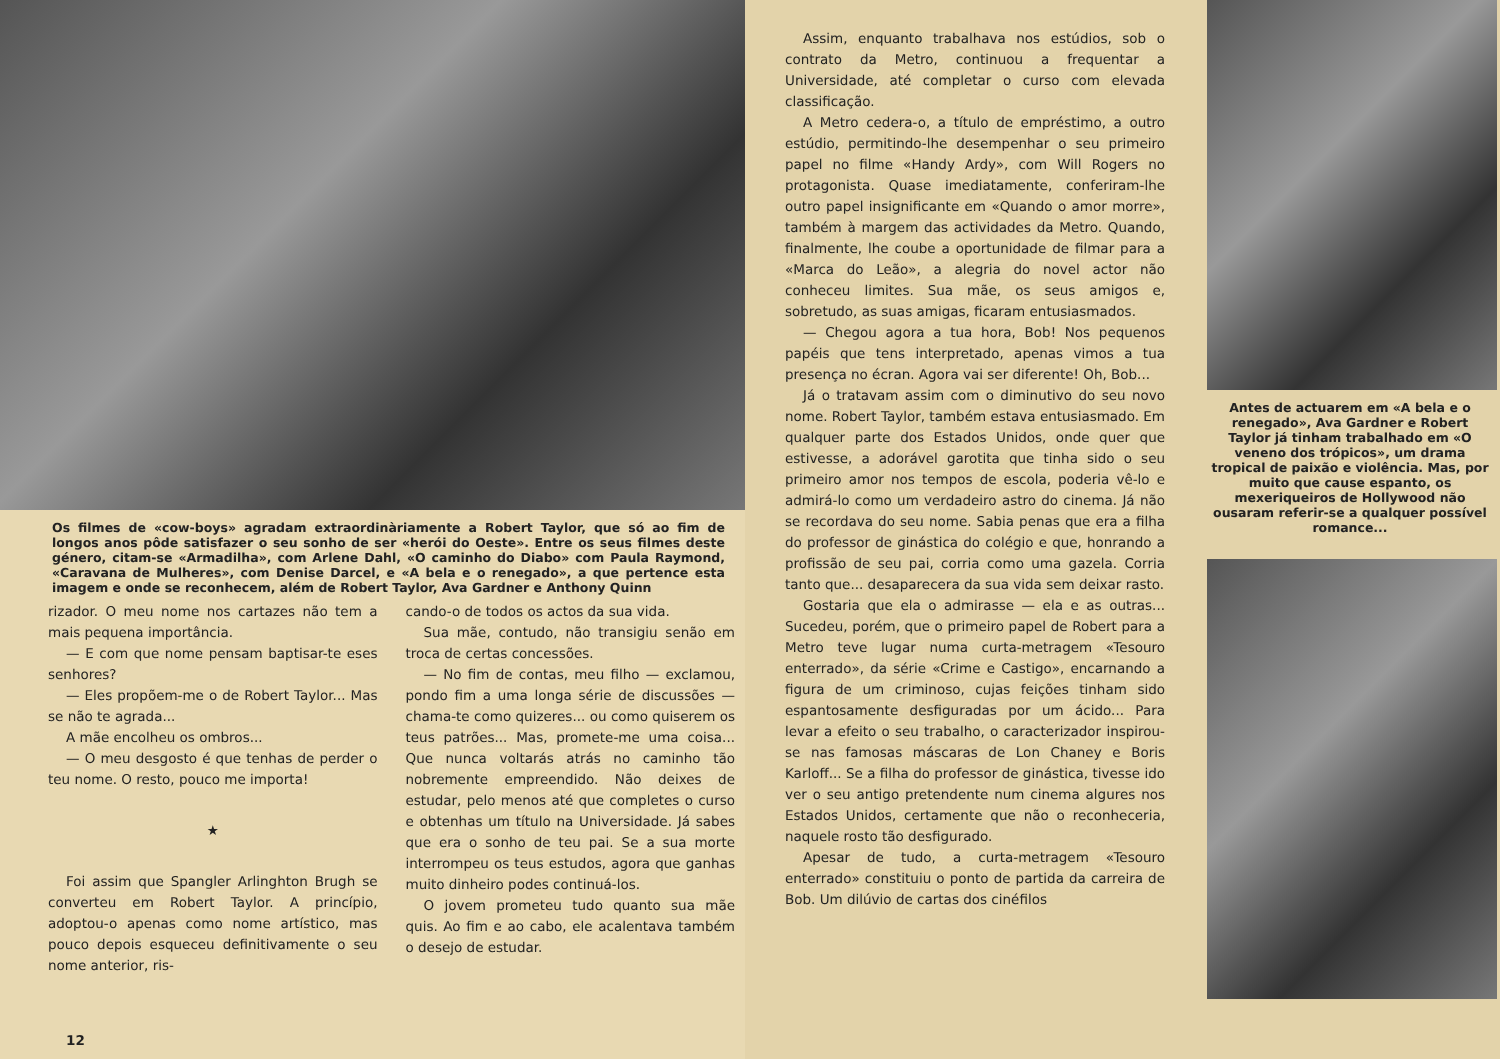Os filmes de «cow-boys» agradam extraordinàriamente a Robert Taylor, que só ao fim de longos anos pôde satisfazer o seu sonho de ser «herói do Oeste». Entre os seus filmes deste género, citam-se «Armadilha», com Arlene Dahl, «O caminho do Diabo» com Paula Raymond, «Caravana de Mulheres», com Denise Darcel, e «A bela e o renegado», a que pertence esta imagem e onde se reconhecem, além de Robert Taylor, Ava Gardner e Anthony Quinn
rizador. O meu nome nos cartazes não tem a mais pequena importância.
— E com que nome pensam baptisar-te eses senhores?
— Eles propõem-me o de Robert Taylor... Mas se não te agrada...
A mãe encolheu os ombros...
— O meu desgosto é que tenhas de perder o teu nome. O resto, pouco me importa!
★
Foi assim que Spangler Arlinghton Brugh se converteu em Robert Taylor. A princípio, adoptou-o apenas como nome artístico, mas pouco depois esqueceu definitivamente o seu nome anterior, ris-
cando-o de todos os actos da sua vida.
Sua mãe, contudo, não transigiu senão em troca de certas concessões.
— No fim de contas, meu filho — exclamou, pondo fim a uma longa série de discussões — chama-te como quizeres... ou como quiserem os teus patrões... Mas, promete-me uma coisa... Que nunca voltarás atrás no caminho tão nobremente empreendido. Não deixes de estudar, pelo menos até que completes o curso e obtenhas um título na Universidade. Já sabes que era o sonho de teu pai. Se a sua morte interrompeu os teus estudos, agora que ganhas muito dinheiro podes continuá-los.
O jovem prometeu tudo quanto sua mãe quis. Ao fim e ao cabo, ele acalentava também o desejo de estudar.
12
Assim, enquanto trabalhava nos estúdios, sob o contrato da Metro, continuou a frequentar a Universidade, até completar o curso com elevada classificação.
A Metro cedera-o, a título de empréstimo, a outro estúdio, permitindo-lhe desempenhar o seu primeiro papel no filme «Handy Ardy», com Will Rogers no protagonista. Quase imediatamente, conferiram-lhe outro papel insignificante em «Quando o amor morre», também à margem das actividades da Metro. Quando, finalmente, lhe coube a oportunidade de filmar para a «Marca do Leão», a alegria do novel actor não conheceu limites. Sua mãe, os seus amigos e, sobretudo, as suas amigas, ficaram entusiasmados.
— Chegou agora a tua hora, Bob! Nos pequenos papéis que tens interpretado, apenas vimos a tua presença no écran. Agora vai ser diferente! Oh, Bob...
Já o tratavam assim com o diminutivo do seu novo nome. Robert Taylor, também estava entusiasmado. Em qualquer parte dos Estados Unidos, onde quer que estivesse, a adorável garotita que tinha sido o seu primeiro amor nos tempos de escola, poderia vê-lo e admirá-lo como um verdadeiro astro do cinema. Já não se recordava do seu nome. Sabia penas que era a filha do professor de ginástica do colégio e que, honrando a profissão de seu pai, corria como uma gazela. Corria tanto que... desaparecera da sua vida sem deixar rasto.
Gostaria que ela o admirasse — ela e as outras... Sucedeu, porém, que o primeiro papel de Robert para a Metro teve lugar numa curta-metragem «Tesouro enterrado», da série «Crime e Castigo», encarnando a figura de um criminoso, cujas feições tinham sido espantosamente desfiguradas por um ácido... Para levar a efeito o seu trabalho, o caracterizador inspirou-se nas famosas máscaras de Lon Chaney e Boris Karloff... Se a filha do professor de ginástica, tivesse ido ver o seu antigo pretendente num cinema algures nos Estados Unidos, certamente que não o reconheceria, naquele rosto tão desfigurado.
Apesar de tudo, a curta-metragem «Tesouro enterrado» constituiu o ponto de partida da carreira de Bob. Um dilúvio de cartas dos cinéfilos
Antes de actuarem em «A bela e o renegado», Ava Gardner e Robert Taylor já tinham trabalhado em «O veneno dos trópicos», um drama tropical de paixão e violência. Mas, por muito que cause espanto, os mexeriqueiros de Hollywood não ousaram referir-se a qualquer possível romance...